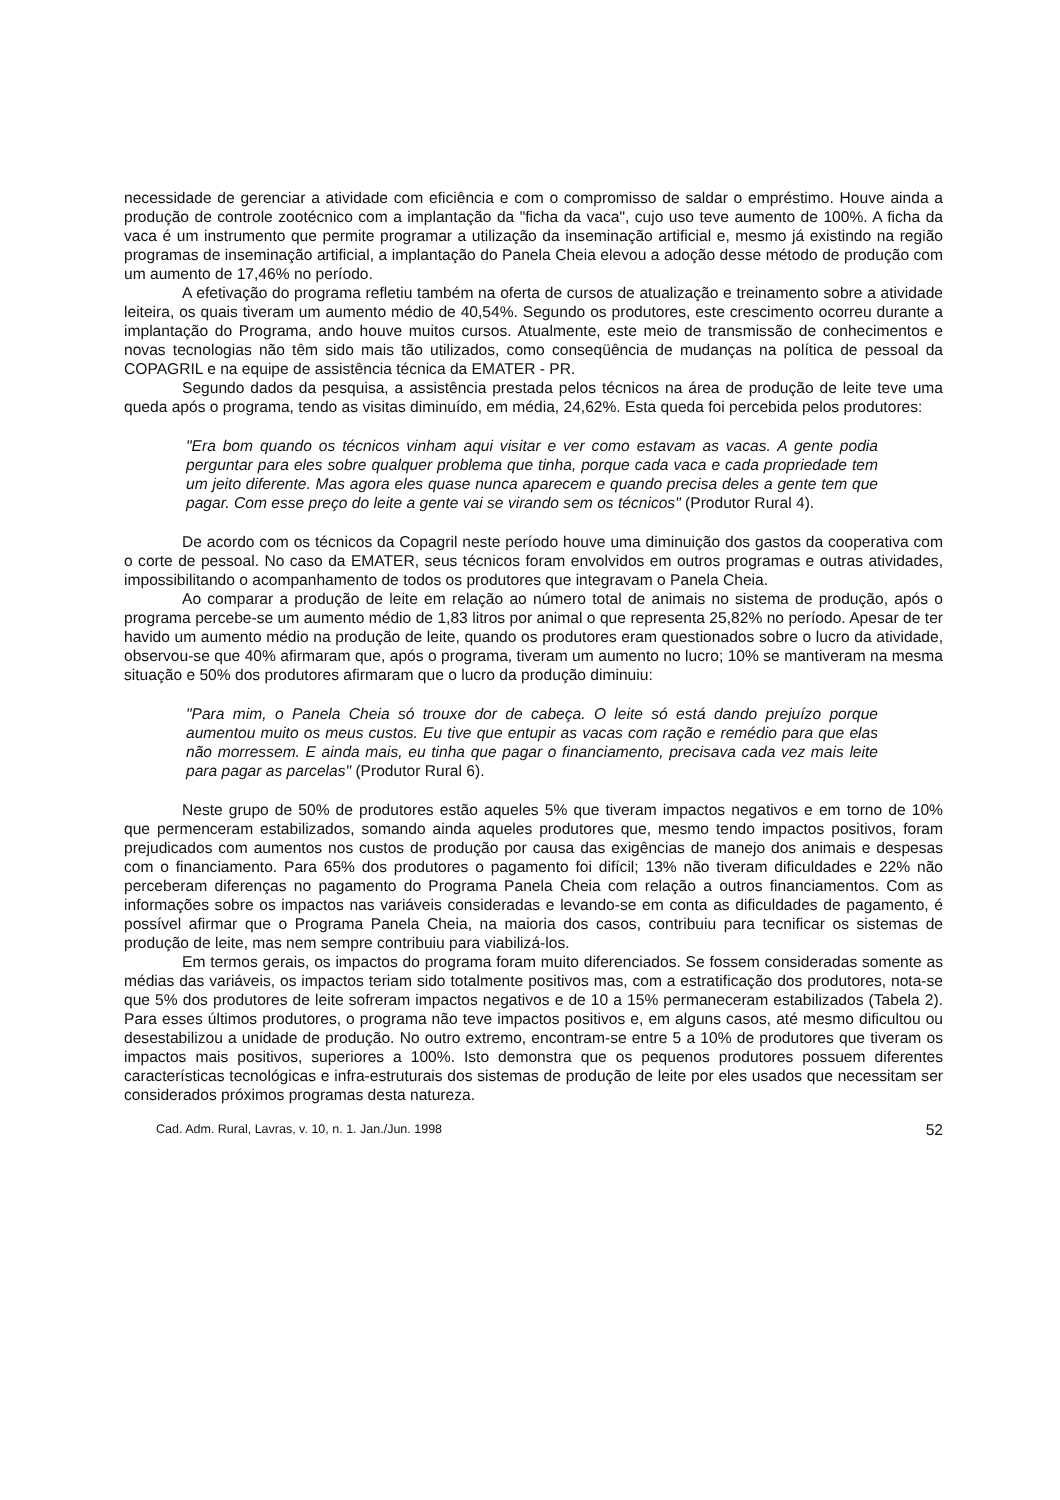necessidade de gerenciar a atividade com eficiência e com o compromisso de saldar o empréstimo. Houve ainda a produção de controle zootécnico com a implantação da "ficha da vaca", cujo uso teve aumento de 100%. A ficha da vaca é um instrumento que permite programar a utilização da inseminação artificial e, mesmo já existindo na região programas de inseminação artificial, a implantação do Panela Cheia elevou a adoção desse método de produção com um aumento de 17,46% no período.
A efetivação do programa refletiu também na oferta de cursos de atualização e treinamento sobre a atividade leiteira, os quais tiveram um aumento médio de 40,54%. Segundo os produtores, este crescimento ocorreu durante a implantação do Programa, ando houve muitos cursos. Atualmente, este meio de transmissão de conhecimentos e novas tecnologias não têm sido mais tão utilizados, como conseqüência de mudanças na política de pessoal da COPAGRIL e na equipe de assistência técnica da EMATER - PR.
Segundo dados da pesquisa, a assistência prestada pelos técnicos na área de produção de leite teve uma queda após o programa, tendo as visitas diminuído, em média, 24,62%. Esta queda foi percebida pelos produtores:
"Era bom quando os técnicos vinham aqui visitar e ver como estavam as vacas. A gente podia perguntar para eles sobre qualquer problema que tinha, porque cada vaca e cada propriedade tem um jeito diferente. Mas agora eles quase nunca aparecem e quando precisa deles a gente tem que pagar. Com esse preço do leite a gente vai se virando sem os técnicos" (Produtor Rural 4).
De acordo com os técnicos da Copagril neste período houve uma diminuição dos gastos da cooperativa com o corte de pessoal. No caso da EMATER, seus técnicos foram envolvidos em outros programas e outras atividades, impossibilitando o acompanhamento de todos os produtores que integravam o Panela Cheia.
Ao comparar a produção de leite em relação ao número total de animais no sistema de produção, após o programa percebe-se um aumento médio de 1,83 litros por animal o que representa 25,82% no período. Apesar de ter havido um aumento médio na produção de leite, quando os produtores eram questionados sobre o lucro da atividade, observou-se que 40% afirmaram que, após o programa, tiveram um aumento no lucro; 10% se mantiveram na mesma situação e 50% dos produtores afirmaram que o lucro da produção diminuiu:
"Para mim, o Panela Cheia só trouxe dor de cabeça. O leite só está dando prejuízo porque aumentou muito os meus custos. Eu tive que entupir as vacas com ração e remédio para que elas não morressem. E ainda mais, eu tinha que pagar o financiamento, precisava cada vez mais leite para pagar as parcelas" (Produtor Rural 6).
Neste grupo de 50% de produtores estão aqueles 5% que tiveram impactos negativos e em torno de 10% que permenceram estabilizados, somando ainda aqueles produtores que, mesmo tendo impactos positivos, foram prejudicados com aumentos nos custos de produção por causa das exigências de manejo dos animais e despesas com o financiamento. Para 65% dos produtores o pagamento foi difícil; 13% não tiveram dificuldades e 22% não perceberam diferenças no pagamento do Programa Panela Cheia com relação a outros financiamentos. Com as informações sobre os impactos nas variáveis consideradas e levando-se em conta as dificuldades de pagamento, é possível afirmar que o Programa Panela Cheia, na maioria dos casos, contribuiu para tecnificar os sistemas de produção de leite, mas nem sempre contribuiu para viabilizá-los.
Em termos gerais, os impactos do programa foram muito diferenciados. Se fossem consideradas somente as médias das variáveis, os impactos teriam sido totalmente positivos mas, com a estratificação dos produtores, nota-se que 5% dos produtores de leite sofreram impactos negativos e de 10 a 15% permaneceram estabilizados (Tabela 2). Para esses últimos produtores, o programa não teve impactos positivos e, em alguns casos, até mesmo dificultou ou desestabilizou a unidade de produção. No outro extremo, encontram-se entre 5 a 10% de produtores que tiveram os impactos mais positivos, superiores a 100%. Isto demonstra que os pequenos produtores possuem diferentes características tecnológicas e infra-estruturais dos sistemas de produção de leite por eles usados que necessitam ser considerados próximos programas desta natureza.
Cad. Adm. Rural, Lavras, v. 10, n. 1. Jan./Jun. 1998 52